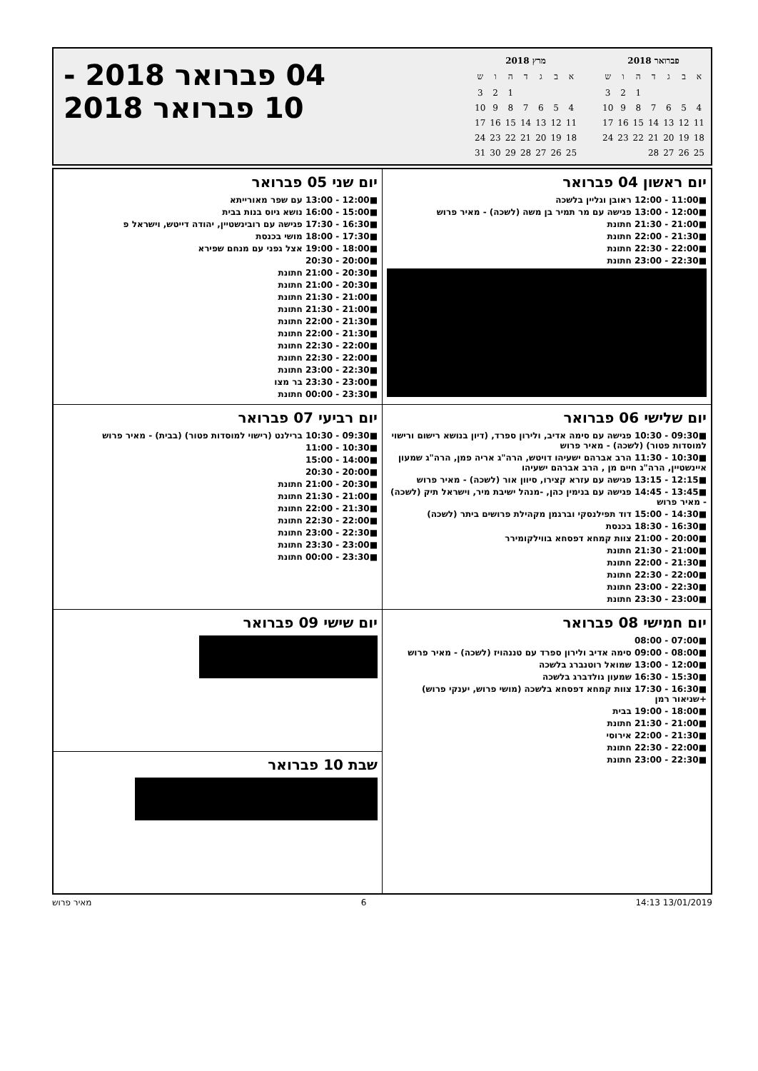| פברואר 2018 | | | | | | |
| --- | --- | --- | --- | --- | --- | --- |
| א | ב | ג | ד | ה | ו | ש |
| | | | | 1 | 2 | 3 |
| 4 | 5 | 6 | 7 | 8 | 9 | 10 |
| 11 | 12 | 13 | 14 | 15 | 16 | 17 |
| 18 | 19 | 20 | 21 | 22 | 23 | 24 |
| 25 | 26 | 27 | 28 | | | |
| מרץ 2018 | | | | | | |
| --- | --- | --- | --- | --- | --- | --- |
| א | ב | ג | ד | ה | ו | ש |
| | | | | 1 | 2 | 3 |
| 4 | 5 | 6 | 7 | 8 | 9 | 10 |
| 11 | 12 | 13 | 14 | 15 | 16 | 17 |
| 18 | 19 | 20 | 21 | 22 | 23 | 24 |
| 25 | 26 | 27 | 28 | 29 | 30 | 31 |
04 פברואר 2018 -
10 פברואר 2018
| יום ראשון 04 פברואר ■11:00 - 12:00 ראובן וגליין בלשכה ■12:00 - 13:00 פגישה עם מר תמיר בן משה (לשכה) - מאיר פרוש ■21:00 - 21:30 חתונת ■21:30 - 22:00 חתונת ■22:00 - 22:30 חתונת ■22:30 - 23:00 חתונת | יום שני 05 פברואר ■12:00 - 13:00 עם שפר מאורייתא ■15:00 - 16:00 נושא גיוס בנות בבית ■16:30 - 17:30 פגישה עם רובינשטיין, יהודה דייטש, וישראל פ ■17:30 - 18:00 מושי בכנסת ■18:00 - 19:00 אצל גפני עם מנחם שפירא ■20:00 - 20:30 ■20:30 - 21:00 חתונת ■20:30 - 21:00 חתונת ■21:00 - 21:30 חתונת ■21:00 - 21:30 חתונת ■21:30 - 22:00 חתונת ■21:30 - 22:00 חתונת ■22:00 - 22:30 חתונת ■22:00 - 22:30 חתונת ■22:30 - 23:00 חתונת ■23:00 - 23:30 בר מצו ■23:30 - 00:00 חתונת |
| יום שלישי 06 פברואר ■09:30 - 10:30 פגישה עם סימה אדיב, ולירון ספרד, (דיון בנושא רישום ורישוי למוסדות פטור) (לשכה) - מאיר פרוש ■10:30 - 11:30 הרב אברהם ישעיהו דויטש, הרה"ג אריה פמן, הרה"ג שמעון איינשטיין, הרה"ג חיים מן , הרב אברהם ישעיהו ■12:15 - 13:15 פגישה עם עזרא קצירו, סיוון אור (לשכה) - מאיר פרוש ■13:45 - 14:45 פגישה עם בנימין כהן, -מנהל ישיבת מיר, וישראל תיק (לשכה) - מאיר פרוש ■14:30 - 15:00 דוד תפילנסקי וברגמן מקהילת פרושים ביתר (לשכה) ■16:30 - 18:30 בכנסת ■20:00 - 21:00 צוות קמחא דפסחא בווילקומירר ■21:00 - 21:30 חתונת ■21:30 - 22:00 חתונת ■22:00 - 22:30 חתונת ■22:30 - 23:00 חתונת ■23:00 - 23:30 חתונת | יום רביעי 07 פברואר ■09:30 - 10:30 ברילנט (רישוי למוסדות פטור) (בבית) - מאיר פרוש ■10:30 - 11:00 ■14:00 - 15:00 ■20:00 - 20:30 ■20:30 - 21:00 חתונת ■21:00 - 21:30 חתונת ■21:30 - 22:00 חתונת ■22:00 - 22:30 חתונת ■22:30 - 23:00 חתונת ■23:00 - 23:30 חתונת ■23:30 - 00:00 חתונת |
| יום חמישי 08 פברואר ■07:00 - 08:00 ■08:00 - 09:00 סימה אדיב ולירון ספרד עם טננהויז (לשכה) - מאיר פרוש ■12:00 - 13:00 שמואל רוטנברג בלשכה ■15:30 - 16:30 שמעון גולדברג בלשכה ■16:30 - 17:30 צוות קמחא דפסחא בלשכה (מושי פרוש, יענקי פרוש) +שניאור רמן ■18:00 - 19:00 בבית ■21:00 - 21:30 חתונת ■21:30 - 22:00 אירוסי ■22:00 - 22:30 חתונת ■22:30 - 23:00 חתונת | יום שישי 09 פברואר |
| | שבת 10 פברואר |
13/01/2019 14:13 6 מאיר פרוש